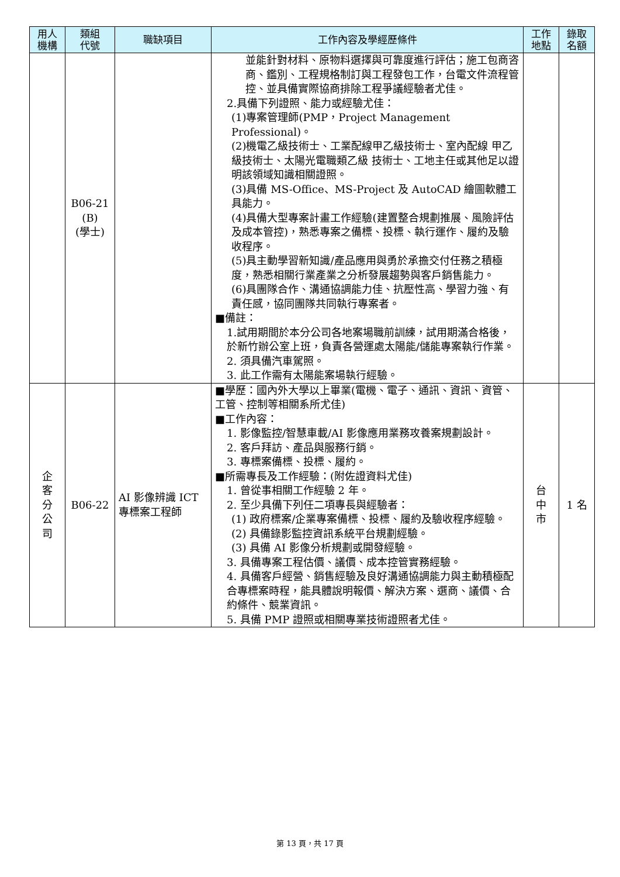| 用人 機構 | 類組 代號 | 職缺項目 | 工作內容及學經歷條件 | 工作 地點 | 錄取 名額 |
| --- | --- | --- | --- | --- | --- |
| | B06-21 (B) (學士) | | 並能針對材料、原物料選擇與可靠度進行評估；施工包商咨商、鑑別、工程規格制訂與工程發包工作，台電文件流程管控、並具備實際協商排除工程爭議經驗者尤佳。 2.具備下列證照、能力或經驗尤佳： (1)專案管理師(PMP，Project Management Professional)。 (2)機電乙級技術士、工業配線甲乙級技術士、室內配線 甲乙級技術士、太陽光電職類乙級 技術士、工地主任或其他足以證明該領域知識相關證照。 (3)具備 MS-Office、MS-Project 及 AutoCAD 繪圖軟體工具能力。 (4)具備大型專案計畫工作經驗(建置整合規劃推展、風險評估及成本管控)，熟悉專案之備標、投標、執行運作、履約及驗收程序。 (5)具主動學習新知識/產品應用與勇於承擔交付任務之積極度，熟悉相關行業產業之分析發展趨勢與客戶銷售能力。 (6)具團隊合作、溝通協調能力佳、抗壓性高、學習力強、有責任感，協同團隊共同執行專案者。 ■備註： 1.試用期間於本分公司各地案場職前訓練，試用期滿合格後，於新竹辦公室上班，負責各營運處太陽能/儲能專案執行作業。 2. 須具備汽車駕照。 3. 此工作需有太陽能案場執行經驗。 | | |
| 企 客 分 公 司 | B06-22 | AI 影像辨識 ICT 專標案工程師 | ■學歷：國內外大學以上畢業(電機、電子、通訊、資訊、資管、工管、控制等相關系所尤佳) ■工作內容： 1. 影像監控/智慧車載/AI 影像應用業務攻養案規劃設計。 2. 客戶拜訪、產品與服務行銷。 3. 專標案備標、投標、履約。 ■所需專長及工作經驗：(附佐證資料尤佳) 1. 曾從事相關工作經驗 2 年。 2. 至少具備下列任二項專長與經驗者： (1) 政府標案/企業專案備標、投標、履約及驗收程序經驗。 (2) 具備錄影監控資訊系統平台規劃經驗。 (3) 具備 AI 影像分析規劃或開發經驗。 3. 具備專案工程估價、議價、成本控管實務經驗。 4. 具備客戶經營、銷售經驗及良好溝通協調能力與主動積極配合專標案時程，能具體說明報價、解決方案、選商、議價、合約條件、競業資訊。 5. 具備 PMP 證照或相關專業技術證照者尤佳。 | 台 中 市 | 1 名 |
第 13 頁，共 17 頁